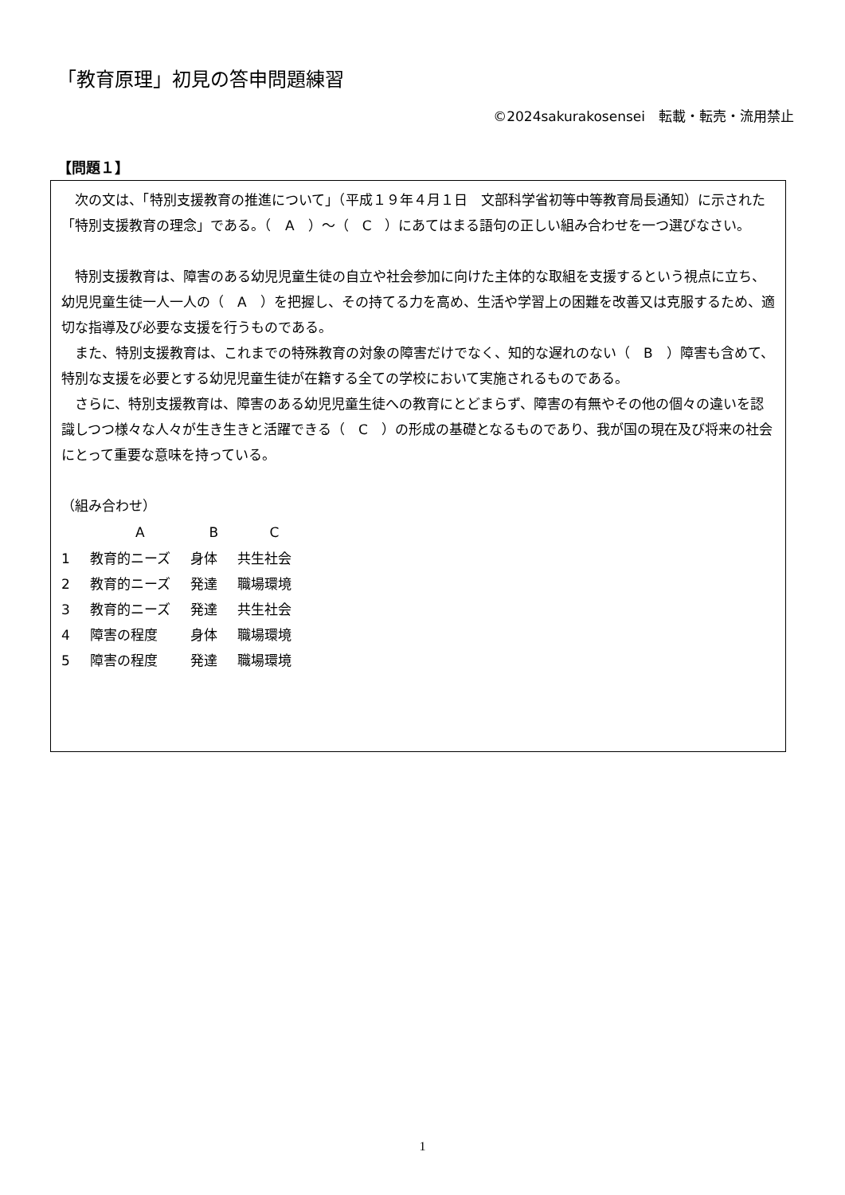「教育原理」初見の答申問題練習
©2024sakurakosensei　転載・転売・流用禁止
【問題１】
次の文は、「特別支援教育の推進について」（平成１９年４月１日　文部科学省初等中等教育局長通知）に示された「特別支援教育の理念」である。（　A　）〜（　C　）にあてはまる語句の正しい組み合わせを一つ選びなさい。
特別支援教育は、障害のある幼児児童生徒の自立や社会参加に向けた主体的な取組を支援するという視点に立ち、幼児児童生徒一人一人の（　A　）を把握し、その持てる力を高め、生活や学習上の困難を改善又は克服するため、適切な指導及び必要な支援を行うものである。
また、特別支援教育は、これまでの特殊教育の対象の障害だけでなく、知的な遅れのない（　B　）障害も含めて、特別な支援を必要とする幼児児童生徒が在籍する全ての学校において実施されるものである。
さらに、特別支援教育は、障害のある幼児児童生徒への教育にとどまらず、障害の有無やその他の個々の違いを認識しつつ様々な人々が生き生きと活躍できる（　C　）の形成の基礎となるものであり、我が国の現在及び将来の社会にとって重要な意味を持っている。
（組み合わせ）
| | A | B | C |
| --- | --- | --- | --- |
| 1 | 教育的ニーズ | 身体 | 共生社会 |
| 2 | 教育的ニーズ | 発達 | 職場環境 |
| 3 | 教育的ニーズ | 発達 | 共生社会 |
| 4 | 障害の程度 | 身体 | 職場環境 |
| 5 | 障害の程度 | 発達 | 職場環境 |
1